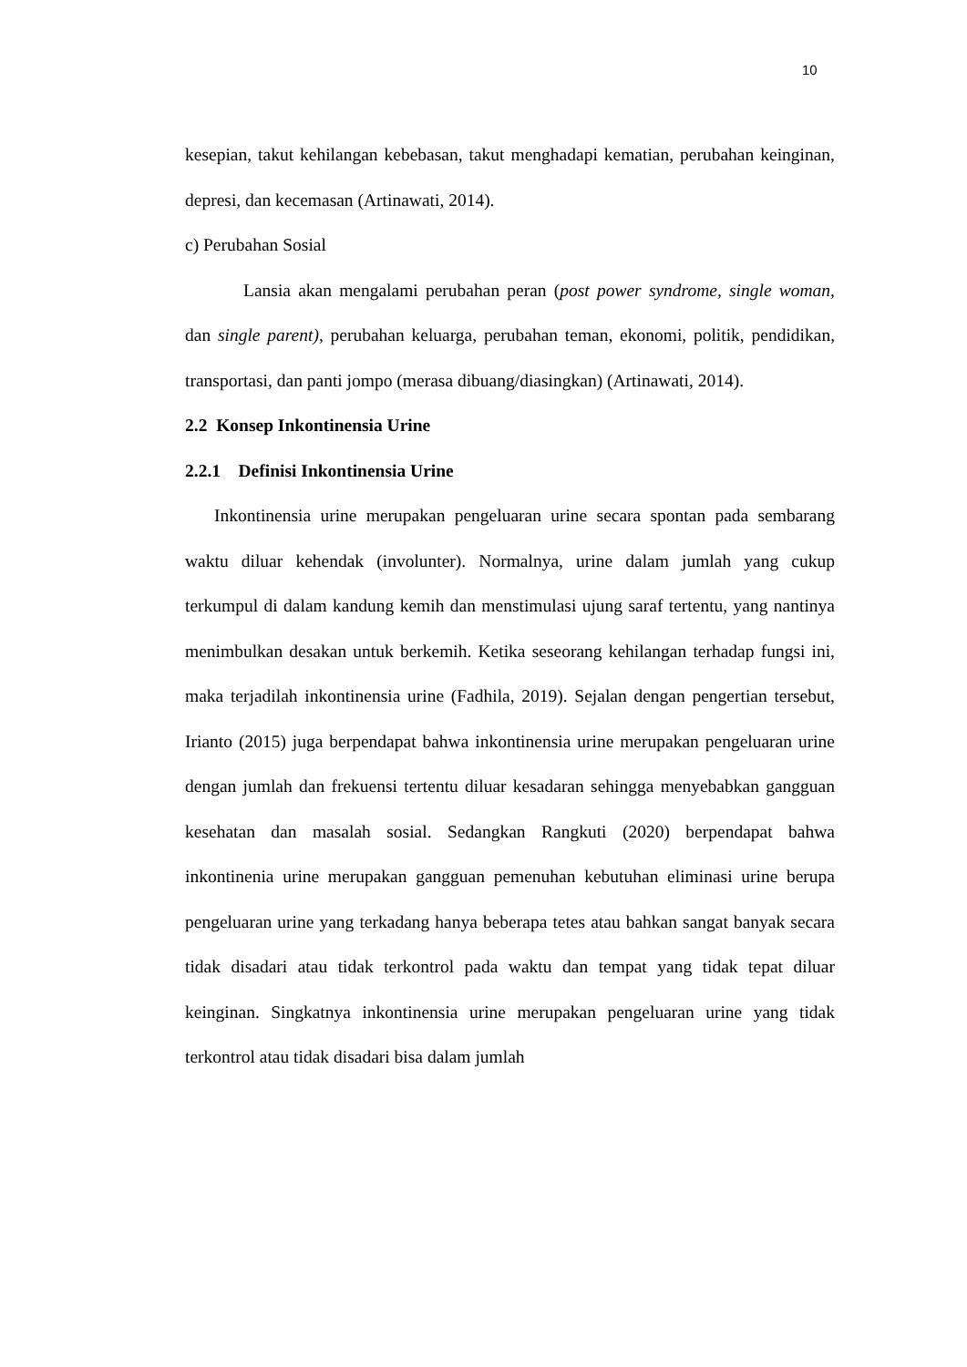10
kesepian, takut kehilangan kebebasan, takut menghadapi kematian, perubahan keinginan, depresi, dan kecemasan (Artinawati, 2014).
c) Perubahan Sosial
Lansia akan mengalami perubahan peran (post power syndrome, single woman, dan single parent), perubahan keluarga, perubahan teman, ekonomi, politik, pendidikan, transportasi, dan panti jompo (merasa dibuang/diasingkan) (Artinawati, 2014).
2.2 Konsep Inkontinensia Urine
2.2.1 Definisi Inkontinensia Urine
Inkontinensia urine merupakan pengeluaran urine secara spontan pada sembarang waktu diluar kehendak (involunter). Normalnya, urine dalam jumlah yang cukup terkumpul di dalam kandung kemih dan menstimulasi ujung saraf tertentu, yang nantinya menimbulkan desakan untuk berkemih. Ketika seseorang kehilangan terhadap fungsi ini, maka terjadilah inkontinensia urine (Fadhila, 2019). Sejalan dengan pengertian tersebut, Irianto (2015) juga berpendapat bahwa inkontinensia urine merupakan pengeluaran urine dengan jumlah dan frekuensi tertentu diluar kesadaran sehingga menyebabkan gangguan kesehatan dan masalah sosial. Sedangkan Rangkuti (2020) berpendapat bahwa inkontinenia urine merupakan gangguan pemenuhan kebutuhan eliminasi urine berupa pengeluaran urine yang terkadang hanya beberapa tetes atau bahkan sangat banyak secara tidak disadari atau tidak terkontrol pada waktu dan tempat yang tidak tepat diluar keinginan. Singkatnya inkontinensia urine merupakan pengeluaran urine yang tidak terkontrol atau tidak disadari bisa dalam jumlah